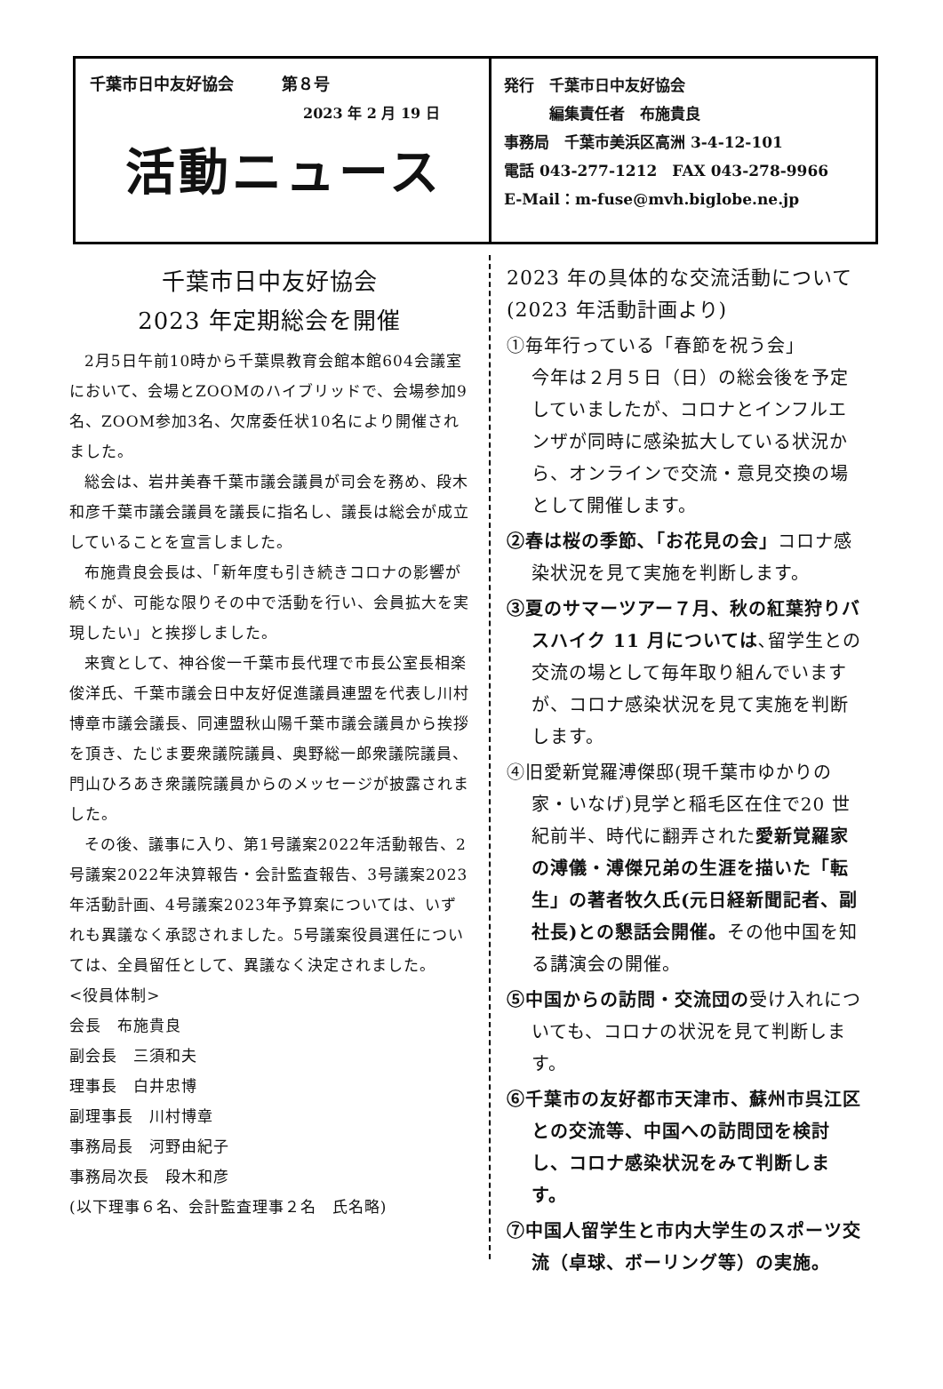千葉市日中友好協会　　　第８号
2023 年 2 月 19 日
活動ニュース
発行　千葉市日中友好協会
　　　編集責任者　布施貴良
事務局　千葉市美浜区高洲 3-4-12-101
電話 043-277-1212　FAX 043-278-9966
E-Mail：m-fuse@mvh.biglobe.ne.jp
千葉市日中友好協会
2023 年定期総会を開催
2月5日午前10時から千葉県教育会館本館604会議室において、会場とZOOMのハイブリッドで、会場参加9名、ZOOM参加3名、欠席委任状10名により開催されました。
総会は、岩井美春千葉市議会議員が司会を務め、段木和彦千葉市議会議員を議長に指名し、議長は総会が成立していることを宣言しました。
布施貴良会長は、「新年度も引き続きコロナの影響が続くが、可能な限りその中で活動を行い、会員拡大を実現したい」と挨拶しました。
来賓として、神谷俊一千葉市長代理で市長公室長相楽俊洋氏、千葉市議会日中友好促進議員連盟を代表し川村博章市議会議長、同連盟秋山陽千葉市議会議員から挨拶を頂き、たじま要衆議院議員、奥野総一郎衆議院議員、門山ひろあき衆議院議員からのメッセージが披露されました。
その後、議事に入り、第1号議案2022年活動報告、2号議案2022年決算報告・会計監査報告、3号議案2023年活動計画、4号議案2023年予算案については、いずれも異議なく承認されました。5号議案役員選任については、全員留任として、異議なく決定されました。
<役員体制>
会長　布施貴良
副会長　三須和夫
理事長　白井忠博
副理事長　川村博章
事務局長　河野由紀子
事務局次長　段木和彦
(以下理事６名、会計監査理事２名　氏名略)
2023 年の具体的な交流活動について(2023 年活動計画より)
①毎年行っている「春節を祝う会」
今年は２月５日（日）の総会後を予定していましたが、コロナとインフルエンザが同時に感染拡大している状況から、オンラインで交流・意見交換の場として開催します。
②春は桜の季節､「お花見の会」コロナ感染状況を見て実施を判断します。
③夏のサマーツアー７月、秋の紅葉狩りバスハイク 11 月については､留学生との交流の場として毎年取り組んでいますが、コロナ感染状況を見て実施を判断します。
④旧愛新覚羅溥傑邸(現千葉市ゆかりの家・いなげ)見学と稲毛区在住で20 世紀前半、時代に翻弄された愛新覚羅家の溥儀・溥傑兄弟の生涯を描いた「転生」の著者牧久氏(元日経新聞記者、副社長)との懇話会開催。その他中国を知る講演会の開催。
⑤中国からの訪問・交流団の受け入れについても、コロナの状況を見て判断します。
⑥千葉市の友好都市天津市、蘇州市呉江区との交流等、中国への訪問団を検討し、コロナ感染状況をみて判断します。
⑦中国人留学生と市内大学生のスポーツ交流（卓球、ボーリング等）の実施。